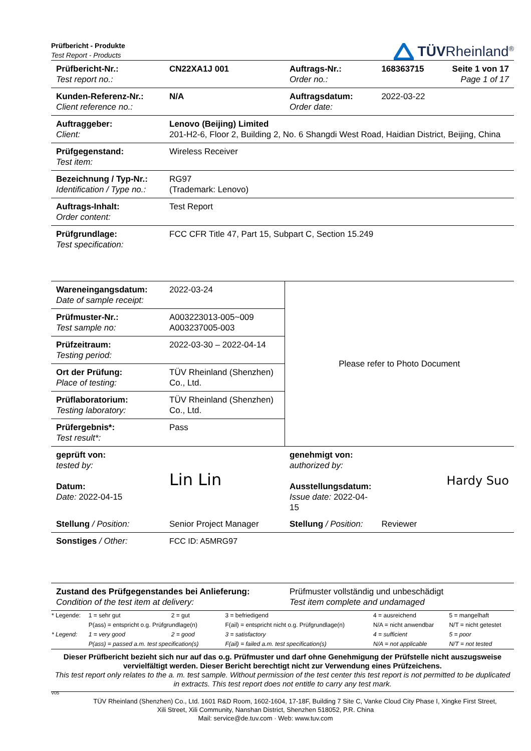Prüfbericht - Produkte
Test Report - Products
TÜVRheinland<sup>®</sup>
| Prüfbericht-Nr.: Test report no.: | CN22XA1J 001 | Auftrags-Nr.: Order no.: | 168363715 | Seite 1 von 17 Page 1 of 17 |
| Kunden-Referenz-Nr.: Client reference no.: | N/A | Auftragsdatum: Order date: | 2022-03-22 | |
| Auftraggeber: Client: | Lenovo (Beijing) Limited 201-H2-6, Floor 2, Building 2, No. 6 Shangdi West Road, Haidian District, Beijing, China | | | |
| Prüfgegenstand: Test item: | Wireless Receiver | | | |
| Bezeichnung / Typ-Nr.: Identification / Type no.: | RG97 (Trademark: Lenovo) | | | |
| Auftrags-Inhalt: Order content: | Test Report | | | |
| Prüfgrundlage: Test specification: | FCC CFR Title 47, Part 15, Subpart C, Section 15.249 | | | |
| Wareneingangsdatum: Date of sample receipt: | 2022-03-24 | Please refer to Photo Document | | |
| Prüfmuster-Nr.: Test sample no: | A003223013-005~009 A003237005-003 | | | |
| Prüfzeitraum: Testing period: | 2022-03-30 – 2022-04-14 | | | |
| Ort der Prüfung: Place of testing: | TÜV Rheinland (Shenzhen) Co., Ltd. | | | |
| Prüflaboratorium: Testing laboratory: | TÜV Rheinland (Shenzhen) Co., Ltd. | | | |
| Prüfergebnis*: Test result*: | Pass | | | |
| geprüft von: tested by: Datum: Date: 2022-04-15 | Lin Lin | genehmigt von: authorized by: Ausstellungsdatum: Issue date: 2022-04-15 | Hardy Suo | |
| Stellung / Position: | Senior Project Manager | Stellung / Position: | Reviewer | |
| Sonstiges / Other: | FCC ID: A5MRG97 | | | |
| Zustand des Prüfgegenstandes bei Anlieferung: Condition of the test item at delivery: | | Prüfmuster vollständig und unbeschädigt Test item complete and undamaged | | |
| * Legende: | 1 = sehr gut | 2 = gut | 3 = befriedigend | 4 = ausreichend | 5 = mangelhaft |
| | P(ass) = entspricht o.g. Prüfgrundlage(n) | | F(ail) = entspricht nicht o.g. Prüfgrundlage(n) | N/A = nicht anwendbar | N/T = nicht getestet |
| * Legend: | 1 = very good | 2 = good | 3 = satisfactory | 4 = sufficient | 5 = poor |
| | P(ass) = passed a.m. test specification(s) | | F(ail) = failed a.m. test specification(s) | N/A = not applicable | N/T = not tested |
Dieser Prüfbericht bezieht sich nur auf das o.g. Prüfmuster und darf ohne Genehmigung der Prüfstelle nicht auszugsweise vervielfältigt werden. Dieser Bericht berechtigt nicht zur Verwendung eines Prüfzeichens.
This test report only relates to the a. m. test sample. Without permission of the test center this test report is not permitted to be duplicated in extracts. This test report does not entitle to carry any test mark.
V05
TÜV Rheinland (Shenzhen) Co., Ltd. 1601 R&D Room, 1602-1604, 17-18F, Building 7 Site C, Vanke Cloud City Phase I, Xingke First Street,
Xili Street, Xili Community, Nanshan District, Shenzhen 518052, P.R. China
Mail: service@de.tuv.com · Web: www.tuv.com